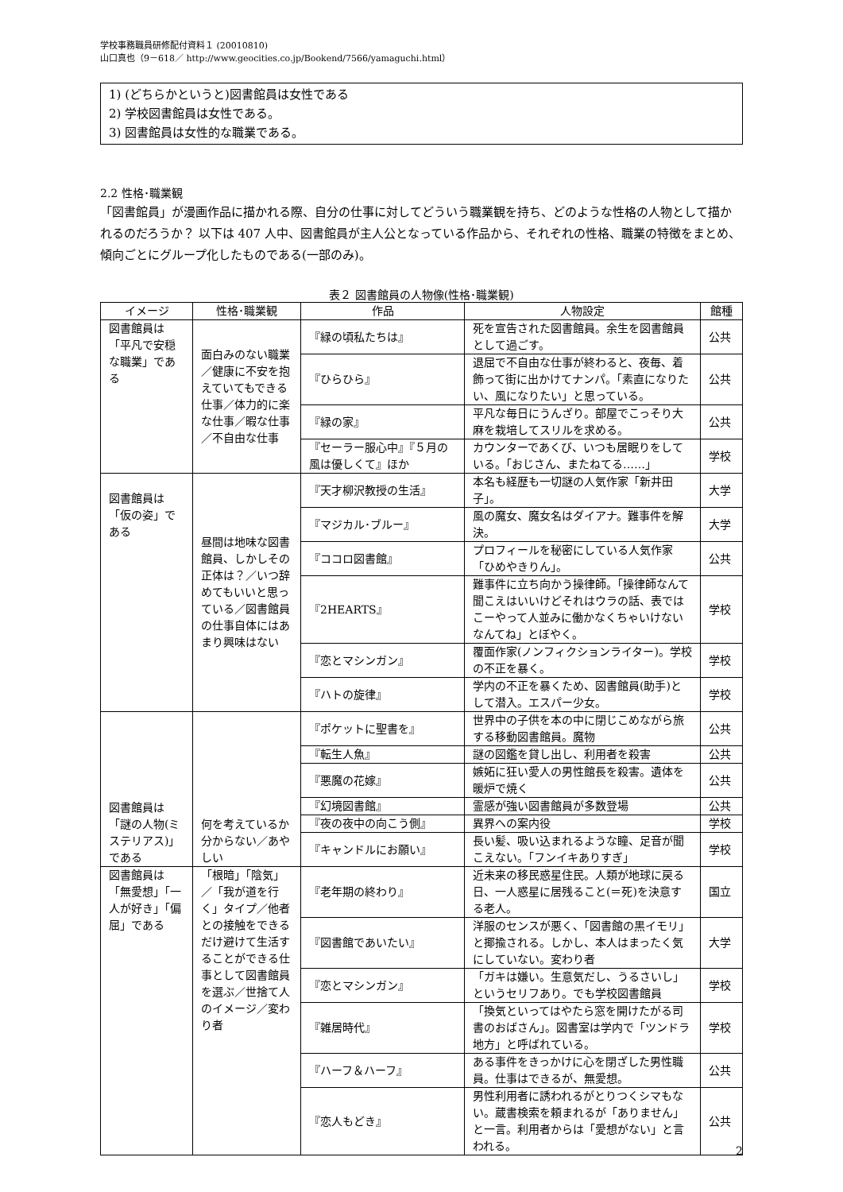学校事務職員研修配付資料１ (20010810)
山口真也（9－618／ http://www.geocities.co.jp/Bookend/7566/yamaguchi.html）
1) (どちらかというと)図書館員は女性である
2) 学校図書館員は女性である。
3) 図書館員は女性的な職業である。
2.2 性格･職業観
「図書館員」が漫画作品に描かれる際、自分の仕事に対してどういう職業観を持ち、どのような性格の人物として描かれるのだろうか？ 以下は 407 人中、図書館員が主人公となっている作品から、それぞれの性格、職業の特徴をまとめ、傾向ごとにグループ化したものである(一部のみ)。
表２ 図書館員の人物像(性格･職業観)
| イメージ | 性格･職業観 | 作品 | 人物設定 | 館種 |
| --- | --- | --- | --- | --- |
| 図書館員は「平凡で安穏な職業」である | 面白みのない職業／健康に不安を抱えていてもできる仕事／体力的に楽な仕事／暇な仕事／不自由な仕事 | 『緑の頃私たちは』 | 死を宣告された図書館員。余生を図書館員として過ごす。 | 公共 |
| | | 『ひらひら』 | 退屈で不自由な仕事が終わると、夜毎、着飾って街に出かけてナンパ。「素直になりたい、風になりたい」と思っている。 | 公共 |
| | | 『緑の家』 | 平凡な毎日にうんざり。部屋でこっそり大麻を栽培してスリルを求める。 | 公共 |
| | | 『セーラー服心中』『５月の風は優しくて』ほか | カウンターであくび、いつも居眠りをしている。「おじさん、またねてる……」 | 学校 |
| 図書館員は「仮の姿」である | 昼間は地味な図書館員、しかしその正体は？／いつ辞めてもいいと思っている／図書館員の仕事自体にはあまり興味はない | 『天才柳沢教授の生活』 | 本名も経歴も一切謎の人気作家「新井田子」。 | 大学 |
| | | 『マジカル･ブルー』 | 風の魔女、魔女名はダイアナ。難事件を解決。 | 大学 |
| | | 『ココロ図書館』 | プロフィールを秘密にしている人気作家「ひめやきりん」。 | 公共 |
| | | 『2HEARTS』 | 難事件に立ち向かう操律師。「操律師なんて聞こえはいいけどそれはウラの話、表ではこーやって人並みに働かなくちゃいけないなんてね」とぼやく。 | 学校 |
| | | 『恋とマシンガン』 | 覆面作家(ノンフィクションライター)。学校の不正を暴く。 | 学校 |
| | | 『ハトの旋律』 | 学内の不正を暴くため、図書館員(助手)として潜入。エスパー少女。 | 学校 |
| 図書館員は「謎の人物(ミステリアス)」である | 何を考えているか分からない／あやしい | 『ポケットに聖書を』 | 世界中の子供を本の中に閉じこめながら旅する移動図書館員。魔物 | 公共 |
| | | 『転生人魚』 | 謎の図鑑を貸し出し、利用者を殺害 | 公共 |
| | | 『悪魔の花嫁』 | 嫉妬に狂い愛人の男性館長を殺害。遺体を暖炉で焼く | 公共 |
| | | 『幻境図書館』 | 霊感が強い図書館員が多数登場 | 公共 |
| | | 『夜の夜中の向こう側』 | 異界への案内役 | 学校 |
| | | 『キャンドルにお願い』 | 長い髪、吸い込まれるような瞳、足音が聞こえない。「フンイキありすぎ」 | 学校 |
| 図書館員は「無愛想」「一人が好き」「偏屈」である | 「根暗」「陰気」／「我が道を行く」タイプ／他者との接触をできるだけ避けて生活することができる仕事として図書館員を選ぶ／世捨て人のイメージ／変わり者 | 『老年期の終わり』 | 近未来の移民惑星住民。人類が地球に戻る日、一人惑星に居残ること(＝死)を決意する老人。 | 国立 |
| | | 『図書館であいたい』 | 洋服のセンスが悪く、「図書館の黒イモリ」と揶揄される。しかし、本人はまったく気にしていない。変わり者 | 大学 |
| | | 『恋とマシンガン』 | 「ガキは嫌い。生意気だし、うるさいし」というセリフあり。でも学校図書館員 | 学校 |
| | | 『雑居時代』 | 「換気といってはやたら窓を開けたがる司書のおばさん」。図書室は学内で「ツンドラ地方」と呼ばれている。 | 学校 |
| | | 『ハーフ＆ハーフ』 | ある事件をきっかけに心を閉ざした男性職員。仕事はできるが、無愛想。 | 公共 |
| | | 『恋人もどき』 | 男性利用者に誘われるがとりつくシマもない。蔵書検索を頼まれるが「ありません」と一言。利用者からは「愛想がない」と言われる。 | 公共 |
2